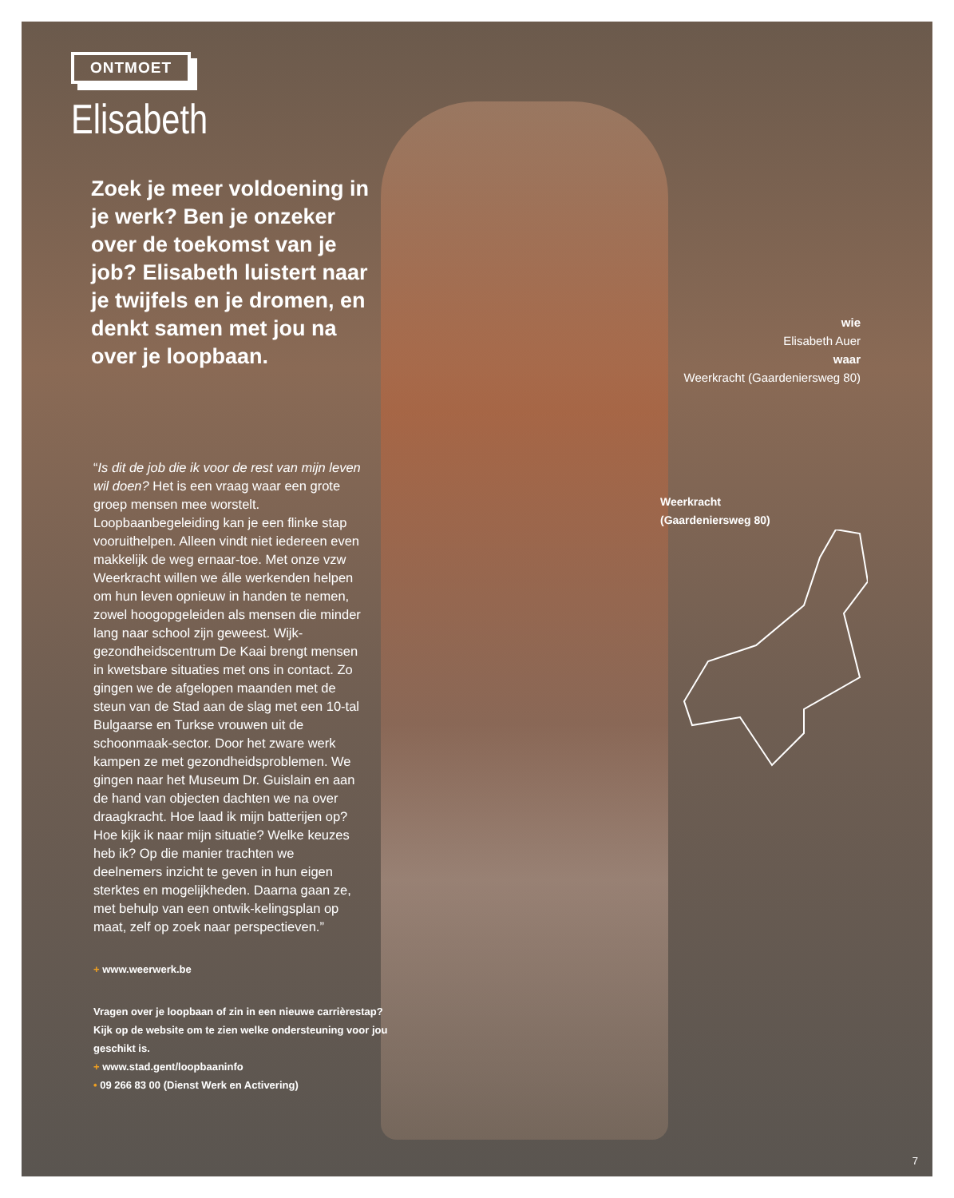ONTMOET
Elisabeth
Zoek je meer voldoening in je werk? Ben je onzeker over de toekomst van je job? Elisabeth luistert naar je twijfels en je dromen, en denkt samen met jou na over je loopbaan.
“Is dit de job die ik voor de rest van mijn leven wil doen? Het is een vraag waar een grote groep mensen mee worstelt. Loopbaanbegeleiding kan je een flinke stap vooruithelpen. Alleen vindt niet iedereen even makkelijk de weg ernaar-toe. Met onze vzw Weerkracht willen we álle werkenden helpen om hun leven opnieuw in handen te nemen, zowel hoogopgeleiden als mensen die minder lang naar school zijn geweest. Wijk-gezondheidscentrum De Kaai brengt mensen in kwetsbare situaties met ons in contact. Zo gingen we de afgelopen maanden met de steun van de Stad aan de slag met een 10-tal Bulgaarse en Turkse vrouwen uit de schoonmaak-sector. Door het zware werk kampen ze met gezondheidsproblemen. We gingen naar het Museum Dr. Guislain en aan de hand van objecten dachten we na over draagkracht. Hoe laad ik mijn batterijen op? Hoe kijk ik naar mijn situatie? Welke keuzes heb ik? Op die manier trachten we deelnemers inzicht te geven in hun eigen sterktes en mogelijkheden. Daarna gaan ze, met behulp van een ontwik-kelingsplan op maat, zelf op zoek naar perspectieven.”
+ www.weerwerk.be
Vragen over je loopbaan of zin in een nieuwe carrièrestap? Kijk op de website om te zien welke ondersteuning voor jou geschikt is.
+ www.stad.gent/loopbaaninfo
• 09 266 83 00 (Dienst Werk en Activering)
wie
Elisabeth Auer
waar
Weerkracht (Gaardeniersweg 80)
Weerkracht
(Gaardeniersweg 80)
7